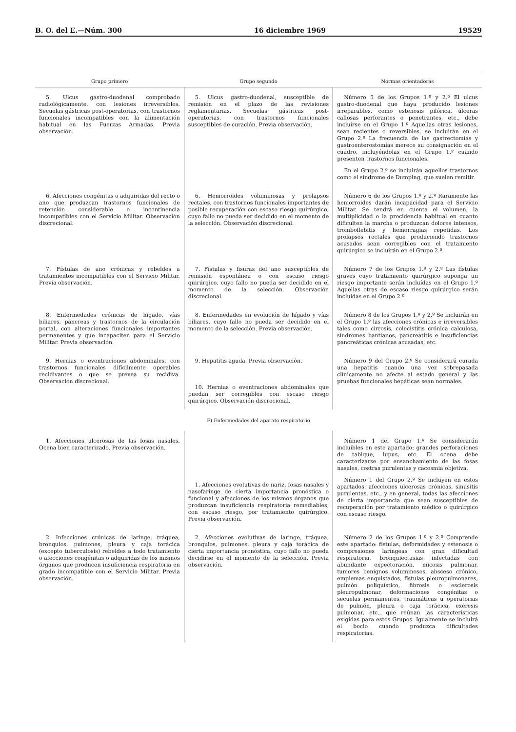B. O. del E.—Núm. 300 16 diciembre 1969 19529
| Grupo primero | Grupo segundo | Normas orientadoras |
| --- | --- | --- |
| 5. Ulcus gastro-duodenal comprobado radiológicamente, con lesiones irreversibles. Secuelas gástricas post-operatorias, con trastornos funcionales incompatibles con la alimentación habitual en las Fuerzas Armadas. Previa observación. | 5. Ulcus gastro-duodenal, susceptible de remisión en el plazo de las revisiones reglamentarias. Secuelas gástricas post-operatorias, con trastornos funcionales susceptibles de curación. Previa observación. | Número 5 de los Grupos 1.º y 2.º El ulcus gastro-duodenal que haya producido lesiones irreparables, como estenosis pilórica, úlceras callosas perforantes o penetrantes, etc., debe incluirse en el Grupo 1.º Aquellas otras lesiones, sean recientes o reversibles, se incluirán en el Grupo 2.º La frecuencia de las gastrectomías y gastroenterostomías merece su consignación en el cuadro, incluyéndolas en el Grupo 1.º cuando presenten trastornos funcionales. En el Grupo 2.º se incluirán aquellos trastornos como el síndrome de Dumping, que suelen remitir. |
| 6. Afecciones congénitas o adquiridas del recto o ano que produzcan trastornos funcionales de retención considerable o incontinencia incompatibles con el Servicio Militar. Observación discrecional. | 6. Hemorroides voluminosas y prolapsos rectales, con trastornos funcionales importantes de posible recuperación con escaso riesgo quirúrgico, cuyo fallo no pueda ser decidido en el momento de la selección. Observación discrecional. | Número 6 de los Grupos 1.º y 2.º Raramente las hemorroides darán incapacidad para el Servicio Militar. Se tendrá en cuenta el volumen, la multiplicidad o la procidencia habitual en cuanto dificulten la marcha o produzcan dolores intensos, tromboflebitis y hemorragias repetidas. Los prolapsos rectales que produciendo trastornos acusados sean corregibles con el tratamiento quirúrgico se incluirán en el Grupo 2.º |
| 7. Fístulas de ano crónicas y rebeldes a tratamientos incompatibles con el Servicio Militar. Previa observación. | 7. Fístulas y fisuras del ano susceptibles de remisión espontánea o con escaso riesgo quirúrgico, cuyo fallo no pueda ser decidido en el momento de la selección. Observación discrecional. | Número 7 de los Grupos 1.º y 2.º Las fístulas graves cuyo tratamiento quirúrgico suponga un riesgo importante serán incluídas en el Grupo 1.º Aquellas otras de escaso riesgo quirúrgico serán incluídas en el Grupo 2.º |
| 8. Enfermedades crónicas de hígado, vías biliares, páncreas y trastornos de la circulación portal, con alteraciones funcionales importantes permanentes y que incapaciten para el Servicio Militar. Previa observación. | 8. Enfermedades en evolución de hígado y vías biliares, cuyo fallo no pueda ser decidido en el momento de la selección. Previa observación. | Número 8 de los Grupos 1.º y 2.º Se incluirán en el Grupo 1.º las afecciones crónicas e irreversibles tales como cirrosis, colecistitis crónica calculosa, síndromes bantianos, pancreatitis e insuficiencias pancreáticas crónicas acusadas, etc. |
| 9. Hernias o eventraciones abdominales, con trastornos funcionales difícilmente operables recidivantes o que se prevea su recidiva. Observación discrecional. | 9. Hepatitis aguda. Previa observación. 10. Hernias o eventraciones abdominales que puedan ser corregibles con escaso riesgo quirúrgico. Observación discrecional. | Número 9 del Grupo 2.º Se considerará curada una hepatitis cuando una vez sobrepasada clínicamente no afecte al estado general y las pruebas funcionales hepáticas sean normales. |
| F) Enfermedades del aparato respiratorio | | |
| 1. Afecciones ulcerosas de las fosas nasales. Ocena bien caracterizado. Previa observación. | 1. Afecciones evolutivas de nariz, fosas nasales y nasofaringe de cierta importancia pronóstica o funcional y afecciones de los mismos órganos que produzcan insuficiencia respiratoria remediables, con escaso riesgo, por tratamiento quirúrgico. Previa observación. | Número 1 del Grupo 1.º Se considerarán incluibles en este apartado: grandes perforaciones de tabique, lupus, etc. El ocena debe caracterizarse por ensanchamiento de las fosas nasales, costras purulentas y cacosmia objetiva. Número 1 del Grupo 2.º Se incluyen en estos apartados: afecciones ulcerosas crónicas, sinusitis purulentas, etc., y en general, todas las afecciones de cierta importancia que sean susceptibles de recuperación por tratamiento médico o quirúrgico con escaso riesgo. |
| 2. Infecciones crónicas de laringe, tráquea, bronquios, pulmones, pleura y caja torácica (excepto tuberculosis) rebeldes a todo tratamiento o afecciones congénitas o adquiridas de los mismos órganos que producen insuficiencia respiratoria en grado incompatible con el Servicio Militar. Previa observación. | 2. Afecciones evolutivas de laringe, tráquea, bronquios, pulmones, pleura y caja torácica de cierta importancia pronóstica, cuyo fallo no pueda decidirse en el momento de la selección. Previa observación. | Número 2 de los Grupos 1.º y 2.º Comprende este apartado: fístulas, deformidades y estenosis o compresiones laríngeas con gran dificultad respiratoria, bronquiectasias infectadas con abundante expectoración, micosis pulmonar, tumores benignos voluminosos, absceso crónico, empiemas enquistados, fístulas pleuropulmonares, pulmón poliquístico, fibrosis o esclerosis pleuropulmonar, deformaciones congénitas o secuelas permanentes, traumáticas u operatorias de pulmón, pleura o caja torácica, exéresis pulmonar, etc., que reúnan las características exigidas para estos Grupos. Igualmente se incluirá el bocio cuando produzca dificultades respiratorias. |